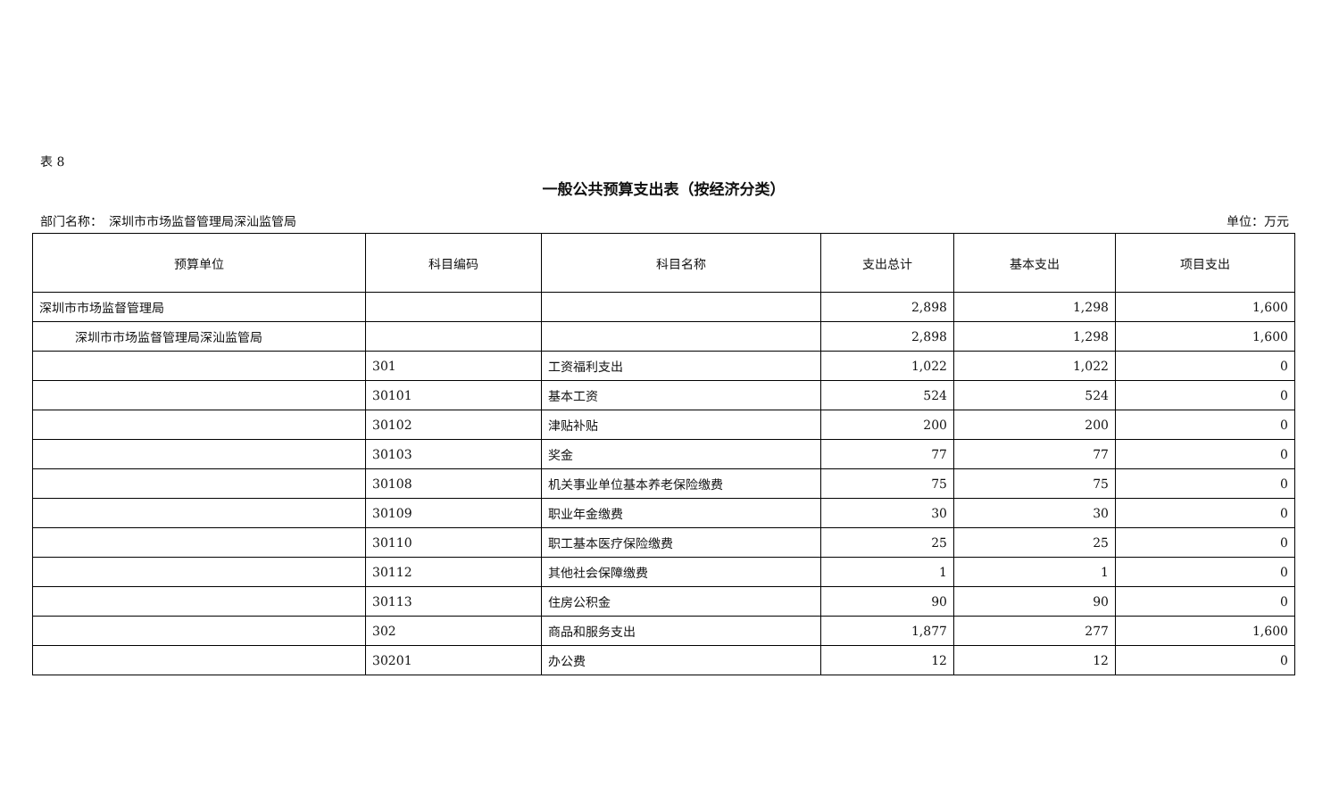表 8
一般公共预算支出表（按经济分类）
部门名称：　深圳市市场监督管理局深汕监管局 单位：万元
| 预算单位 | 科目编码 | 科目名称 | 支出总计 | 基本支出 | 项目支出 |
| --- | --- | --- | --- | --- | --- |
| 深圳市市场监督管理局 | | | 2,898 | 1,298 | 1,600 |
| 深圳市市场监督管理局深汕监管局 | | | 2,898 | 1,298 | 1,600 |
| | 301 | 工资福利支出 | 1,022 | 1,022 | 0 |
| | 30101 | 基本工资 | 524 | 524 | 0 |
| | 30102 | 津贴补贴 | 200 | 200 | 0 |
| | 30103 | 奖金 | 77 | 77 | 0 |
| | 30108 | 机关事业单位基本养老保险缴费 | 75 | 75 | 0 |
| | 30109 | 职业年金缴费 | 30 | 30 | 0 |
| | 30110 | 职工基本医疗保险缴费 | 25 | 25 | 0 |
| | 30112 | 其他社会保障缴费 | 1 | 1 | 0 |
| | 30113 | 住房公积金 | 90 | 90 | 0 |
| | 302 | 商品和服务支出 | 1,877 | 277 | 1,600 |
| | 30201 | 办公费 | 12 | 12 | 0 |